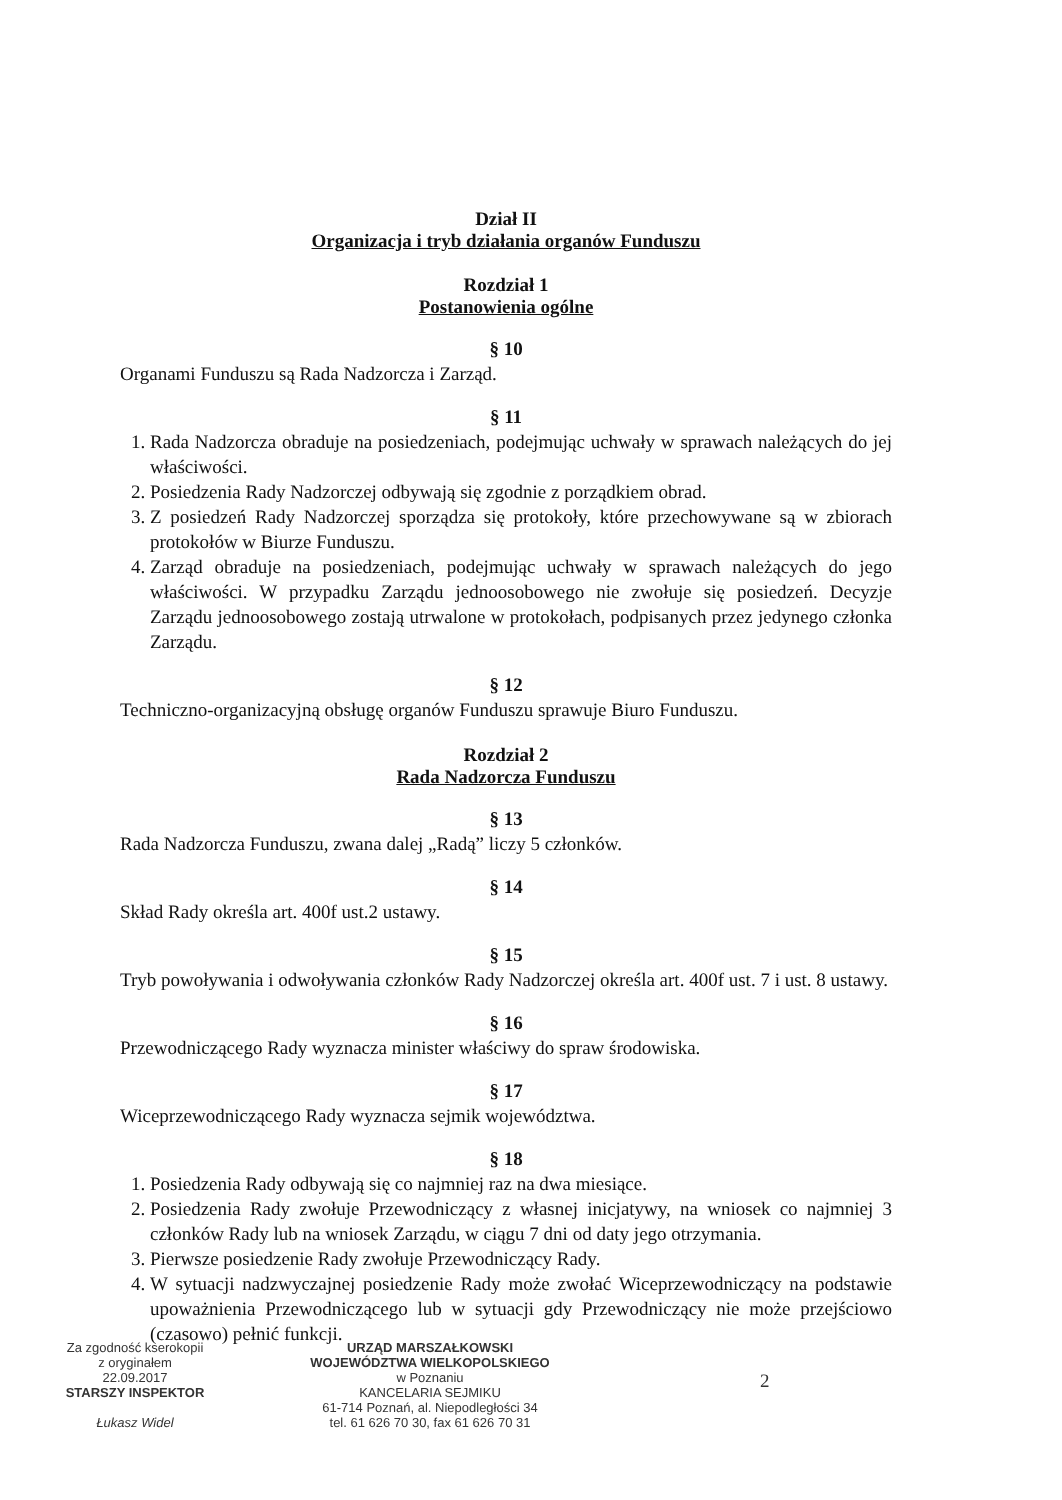Dział II
Organizacja i tryb działania organów Funduszu
Rozdział 1
Postanowienia ogólne
§ 10
Organami Funduszu są Rada Nadzorcza i Zarząd.
§ 11
1. Rada Nadzorcza obraduje na posiedzeniach, podejmując uchwały w sprawach należących do jej właściwości.
2. Posiedzenia Rady Nadzorczej odbywają się zgodnie z porządkiem obrad.
3. Z posiedzeń Rady Nadzorczej sporządza się protokoły, które przechowywane są w zbiorach protokołów w Biurze Funduszu.
4. Zarząd obraduje na posiedzeniach, podejmując uchwały w sprawach należących do jego właściwości. W przypadku Zarządu jednoosobowego nie zwołuje się posiedzeń. Decyzje Zarządu jednoosobowego zostają utrwalone w protokołach, podpisanych przez jedynego członka Zarządu.
§ 12
Techniczno-organizacyjną obsługę organów Funduszu sprawuje Biuro Funduszu.
Rozdział 2
Rada Nadzorcza Funduszu
§ 13
Rada Nadzorcza Funduszu, zwana dalej „Radą” liczy 5 członków.
§ 14
Skład Rady określa art. 400f ust.2 ustawy.
§ 15
Tryb powoływania i odwoływania członków Rady Nadzorczej określa art. 400f ust. 7 i ust. 8 ustawy.
§ 16
Przewodniczącego Rady wyznacza minister właściwy do spraw środowiska.
§ 17
Wiceprzewodniczącego Rady wyznacza sejmik województwa.
§ 18
1. Posiedzenia Rady odbywają się co najmniej raz na dwa miesiące.
2. Posiedzenia Rady zwołuje Przewodniczący z własnej inicjatywy, na wniosek co najmniej 3 członków Rady lub na wniosek Zarządu, w ciągu 7 dni od daty jego otrzymania.
3. Pierwsze posiedzenie Rady zwołuje Przewodniczący Rady.
4. W sytuacji nadzwyczajnej posiedzenie Rady może zwołać Wiceprzewodniczący na podstawie upoważnienia Przewodniczącego lub w sytuacji gdy Przewodniczący nie może przejściowo (czasowo) pełnić funkcji.
Za zgodność kserokopii
z oryginałem
22.09.2017
STARSZY INSPEKTOR
Łukasz Widel
URZĄD MARSZAŁKOWSKI
WOJEWÓDZTWA WIELKOPOLSKIEGO
w Poznaniu
KANCELARIA SEJMIKU
61-714 Poznań, al. Niepodległości 34
tel. 61 626 70 30, fax 61 626 70 31
2